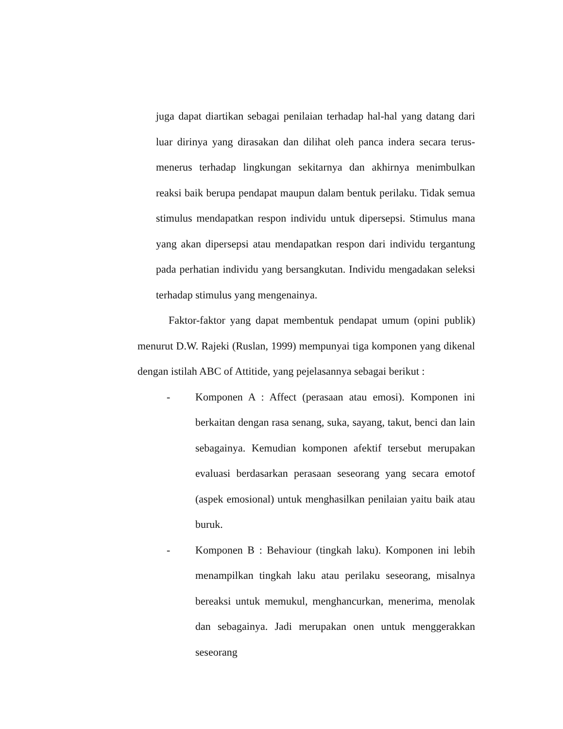juga dapat diartikan sebagai penilaian terhadap hal-hal yang datang dari luar dirinya yang dirasakan dan dilihat oleh panca indera secara terus-menerus terhadap lingkungan sekitarnya dan akhirnya menimbulkan reaksi baik berupa pendapat maupun dalam bentuk perilaku. Tidak semua stimulus mendapatkan respon individu untuk dipersepsi. Stimulus mana yang akan dipersepsi atau mendapatkan respon dari individu tergantung pada perhatian individu yang bersangkutan. Individu mengadakan seleksi terhadap stimulus yang mengenainya.
Faktor-faktor yang dapat membentuk pendapat umum (opini publik) menurut D.W. Rajeki (Ruslan, 1999) mempunyai tiga komponen yang dikenal dengan istilah ABC of Attitide, yang pejelasannya sebagai berikut :
- Komponen A : Affect (perasaan atau emosi). Komponen ini berkaitan dengan rasa senang, suka, sayang, takut, benci dan lain sebagainya. Kemudian komponen afektif tersebut merupakan evaluasi berdasarkan perasaan seseorang yang secara emotof (aspek emosional) untuk menghasilkan penilaian yaitu baik atau buruk.
- Komponen B : Behaviour (tingkah laku). Komponen ini lebih menampilkan tingkah laku atau perilaku seseorang, misalnya bereaksi untuk memukul, menghancurkan, menerima, menolak dan sebagainya. Jadi merupakan onen untuk menggerakkan seseorang